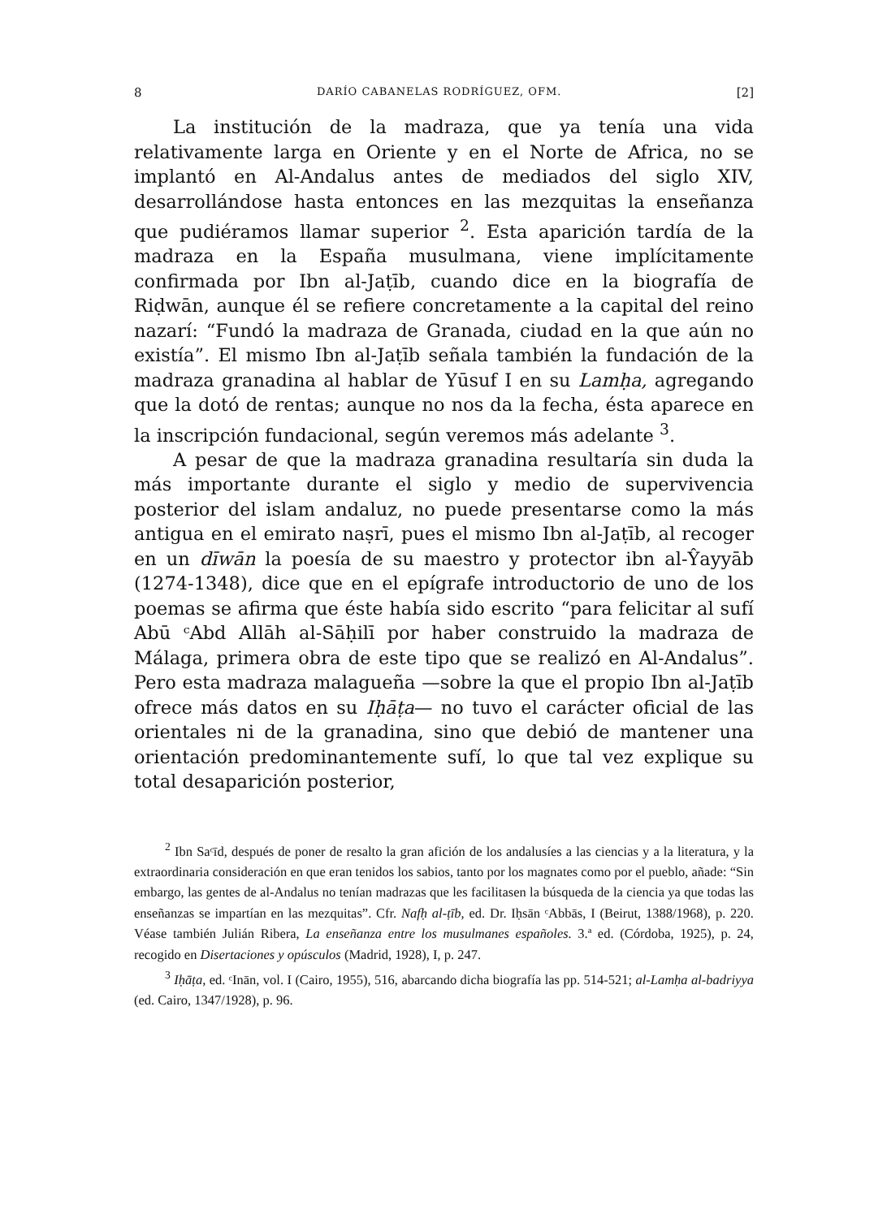8 DARÍO CABANELAS RODRÍGUEZ, OFM. [2]
La institución de la madraza, que ya tenía una vida relativamente larga en Oriente y en el Norte de Africa, no se implantó en Al-Andalus antes de mediados del siglo XIV, desarrollándose hasta entonces en las mezquitas la enseñanza que pudiéramos llamar superior <sup>2</sup>. Esta aparición tardía de la madraza en la España musulmana, viene implícitamente confirmada por Ibn al-Jaṭīb, cuando dice en la biografía de Riḍwān, aunque él se refiere concretamente a la capital del reino nazarí: “Fundó la madraza de Granada, ciudad en la que aún no existía”. El mismo Ibn al-Jaṭīb señala también la fundación de la madraza granadina al hablar de Yūsuf I en su Lamḥa, agregando que la dotó de rentas; aunque no nos da la fecha, ésta aparece en la inscripción fundacional, según veremos más adelante <sup>3</sup>.
A pesar de que la madraza granadina resultaría sin duda la más importante durante el siglo y medio de supervivencia posterior del islam andaluz, no puede presentarse como la más antigua en el emirato naṣrī, pues el mismo Ibn al-Jaṭīb, al recoger en un dīwān la poesía de su maestro y protector ibn al-Ŷayyāb (1274-1348), dice que en el epígrafe introductorio de uno de los poemas se afirma que éste había sido escrito “para felicitar al sufí Abū ᶜAbd Allāh al-Sāḥilī por haber construido la madraza de Málaga, primera obra de este tipo que se realizó en Al-Andalus”. Pero esta madraza malagueña —sobre la que el propio Ibn al-Jaṭīb ofrece más datos en su Iḥāṭa— no tuvo el carácter oficial de las orientales ni de la granadina, sino que debió de mantener una orientación predominantemente sufí, lo que tal vez explique su total desaparición posterior,
<sup>2</sup> Ibn Saᶜīd, después de poner de resalto la gran afición de los andalusíes a las ciencias y a la literatura, y la extraordinaria consideración en que eran tenidos los sabios, tanto por los magnates como por el pueblo, añade: “Sin embargo, las gentes de al-Andalus no tenían madrazas que les facilitasen la búsqueda de la ciencia ya que todas las enseñanzas se impartían en las mezquitas”. Cfr. Nafḥ al-ṭīb, ed. Dr. Iḥsān ᶜAbbās, I (Beirut, 1388/1968), p. 220. Véase también Julián Ribera, La enseñanza entre los musulmanes españoles. 3.ª ed. (Córdoba, 1925), p. 24, recogido en Disertaciones y opúsculos (Madrid, 1928), I, p. 247.
<sup>3</sup> Iḥāṭa, ed. ᶜInān, vol. I (Cairo, 1955), 516, abarcando dicha biografía las pp. 514-521; al-Lamḥa al-badriyya (ed. Cairo, 1347/1928), p. 96.